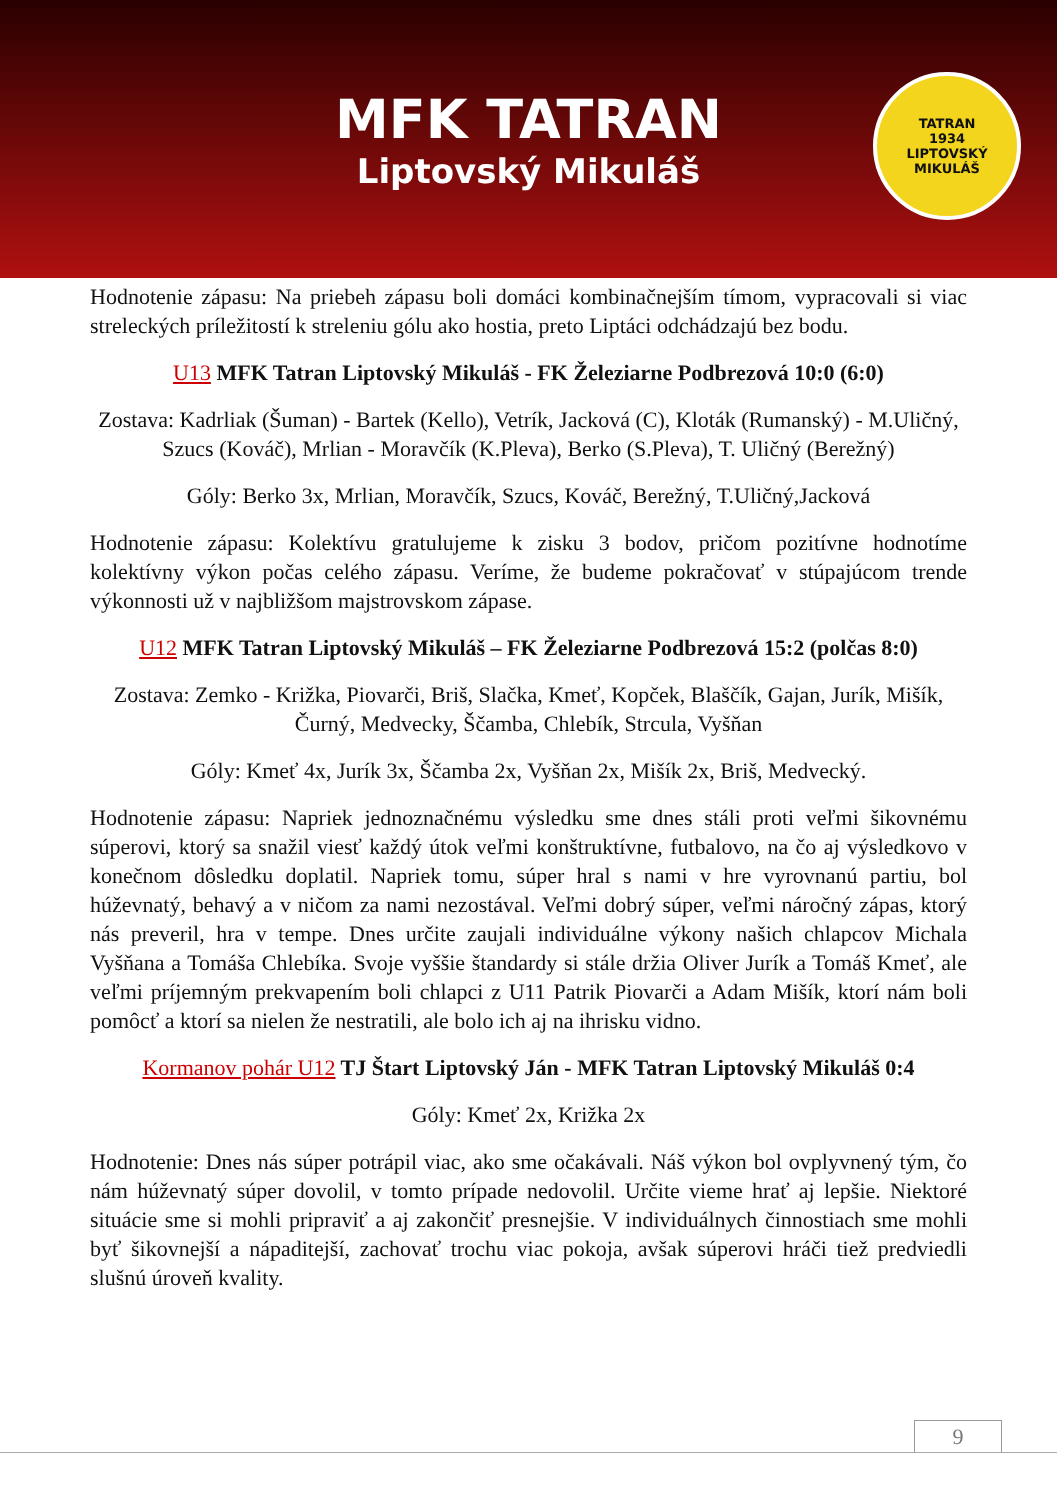MFK TATRAN
Liptovský Mikuláš
TATRAN
1934
LIPTOVSKÝ MIKULÁŠ
Hodnotenie zápasu: Na priebeh zápasu boli domáci kombinačnejším tímom, vypracovali si viac streleckých príležitostí k streleniu gólu ako hostia, preto Liptáci odchádzajú bez bodu.
U13 MFK Tatran Liptovský Mikuláš - FK Železiarne Podbrezová 10:0 (6:0)
Zostava: Kadrliak (Šuman) - Bartek (Kello), Vetrík, Jacková (C), Kloták (Rumanský) - M.Uličný, Szucs (Kováč), Mrlian - Moravčík (K.Pleva), Berko (S.Pleva), T. Uličný (Berežný)
Góly: Berko 3x, Mrlian, Moravčík, Szucs, Kováč, Berežný, T.Uličný,Jacková
Hodnotenie zápasu: Kolektívu gratulujeme k zisku 3 bodov, pričom pozitívne hodnotíme kolektívny výkon počas celého zápasu. Veríme, že budeme pokračovať v stúpajúcom trende výkonnosti už v najbližšom majstrovskom zápase.
U12 MFK Tatran Liptovský Mikuláš – FK Železiarne Podbrezová 15:2 (polčas 8:0)
Zostava: Zemko - Križka, Piovarči, Briš, Slačka, Kmeť, Kopček, Blaščík, Gajan, Jurík, Mišík, Čurný, Medvecky, Ščamba, Chlebík, Strcula, Vyšňan
Góly: Kmeť 4x, Jurík 3x, Ščamba 2x, Vyšňan 2x, Mišík 2x, Briš, Medvecký.
Hodnotenie zápasu: Napriek jednoznačnému výsledku sme dnes stáli proti veľmi šikovnému súperovi, ktorý sa snažil viesť každý útok veľmi konštruktívne, futbalovo, na čo aj výsledkovo v konečnom dôsledku doplatil. Napriek tomu, súper hral s nami v hre vyrovnanú partiu, bol húževnatý, behavý a v ničom za nami nezostával. Veľmi dobrý súper, veľmi náročný zápas, ktorý nás preveril, hra v tempe. Dnes určite zaujali individuálne výkony našich chlapcov Michala Vyšňana a Tomáša Chlebíka. Svoje vyššie štandardy si stále držia Oliver Jurík a Tomáš Kmeť, ale veľmi príjemným prekvapením boli chlapci z U11 Patrik Piovarči a Adam Mišík, ktorí nám boli pomôcť a ktorí sa nielen že nestratili, ale bolo ich aj na ihrisku vidno.
Kormanov pohár U12 TJ Štart Liptovský Ján - MFK Tatran Liptovský Mikuláš 0:4
Góly: Kmeť 2x, Križka 2x
Hodnotenie: Dnes nás súper potrápil viac, ako sme očakávali. Náš výkon bol ovplyvnený tým, čo nám húževnatý súper dovolil, v tomto prípade nedovolil. Určite vieme hrať aj lepšie. Niektoré situácie sme si mohli pripraviť a aj zakončiť presnejšie. V individuálnych činnostiach sme mohli byť šikovnejší a nápaditejší, zachovať trochu viac pokoja, avšak súperovi hráči tiež predviedli slušnú úroveň kvality.
9